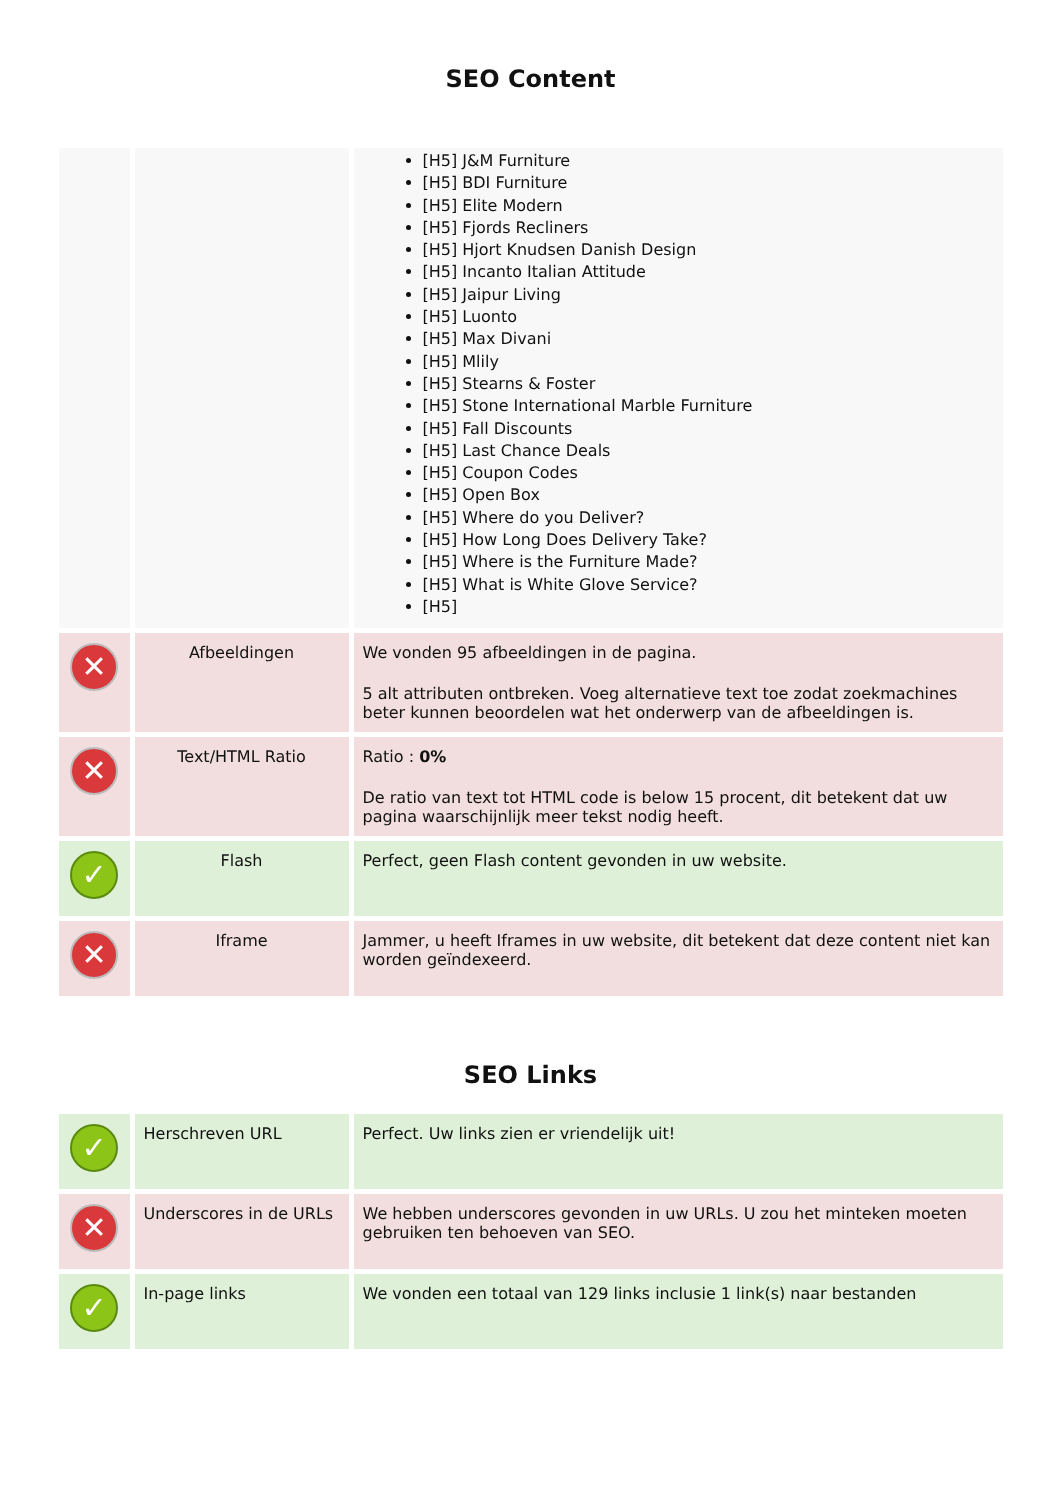SEO Content
| | | [H5] J&M Furniture [H5] BDI Furniture [H5] Elite Modern [H5] Fjords Recliners [H5] Hjort Knudsen Danish Design [H5] Incanto Italian Attitude [H5] Jaipur Living [H5] Luonto [H5] Max Divani [H5] Mlily [H5] Stearns & Foster [H5] Stone International Marble Furniture [H5] Fall Discounts [H5] Last Chance Deals [H5] Coupon Codes [H5] Open Box [H5] Where do you Deliver? [H5] How Long Does Delivery Take? [H5] Where is the Furniture Made? [H5] What is White Glove Service? [H5] |
| ✕ | Afbeeldingen | We vonden 95 afbeeldingen in de pagina. 5 alt attributen ontbreken. Voeg alternatieve text toe zodat zoekmachines beter kunnen beoordelen wat het onderwerp van de afbeeldingen is. |
| ✕ | Text/HTML Ratio | Ratio : 0% De ratio van text tot HTML code is below 15 procent, dit betekent dat uw pagina waarschijnlijk meer tekst nodig heeft. |
| ✓ | Flash | Perfect, geen Flash content gevonden in uw website. |
| ✕ | Iframe | Jammer, u heeft Iframes in uw website, dit betekent dat deze content niet kan worden geïndexeerd. |
SEO Links
| ✓ | Herschreven URL | Perfect. Uw links zien er vriendelijk uit! |
| ✕ | Underscores in de URLs | We hebben underscores gevonden in uw URLs. U zou het minteken moeten gebruiken ten behoeven van SEO. |
| ✓ | In-page links | We vonden een totaal van 129 links inclusie 1 link(s) naar bestanden |